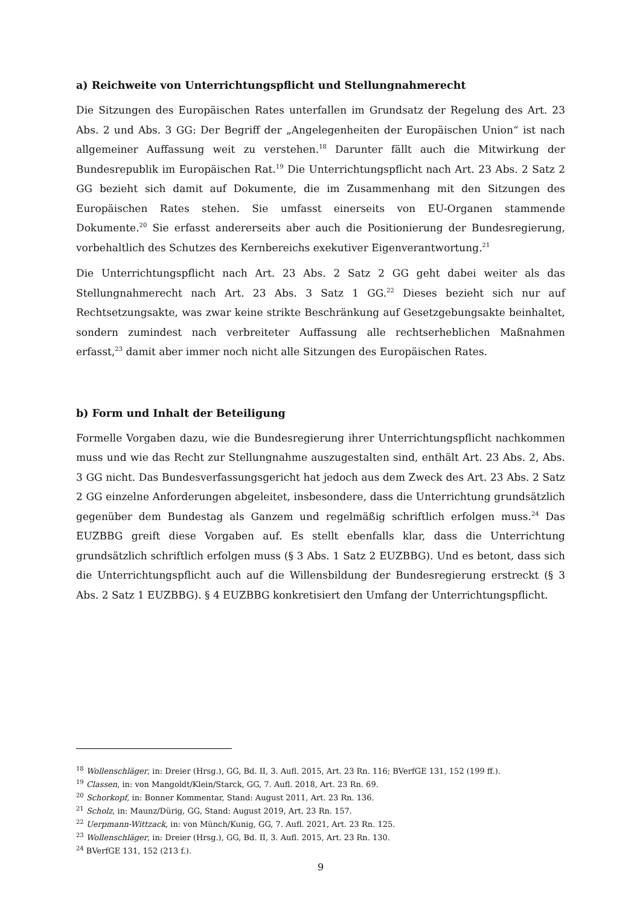a) Reichweite von Unterrichtungspflicht und Stellungnahmerecht
Die Sitzungen des Europäischen Rates unterfallen im Grundsatz der Regelung des Art. 23 Abs. 2 und Abs. 3 GG: Der Begriff der „Angelegenheiten der Europäischen Union“ ist nach allgemeiner Auffassung weit zu verstehen.<sup>18</sup> Darunter fällt auch die Mitwirkung der Bundesrepublik im Europäischen Rat.<sup>19</sup> Die Unterrichtungspflicht nach Art. 23 Abs. 2 Satz 2 GG bezieht sich damit auf Dokumente, die im Zusammenhang mit den Sitzungen des Europäischen Rates stehen. Sie umfasst einerseits von EU-Organen stammende Dokumente.<sup>20</sup> Sie erfasst andererseits aber auch die Positionierung der Bundesregierung, vorbehaltlich des Schutzes des Kernbereichs exekutiver Eigenverantwortung.<sup>21</sup>
Die Unterrichtungspflicht nach Art. 23 Abs. 2 Satz 2 GG geht dabei weiter als das Stellungnahmerecht nach Art. 23 Abs. 3 Satz 1 GG.<sup>22</sup> Dieses bezieht sich nur auf Rechtsetzungsakte, was zwar keine strikte Beschränkung auf Gesetzgebungsakte beinhaltet, sondern zumindest nach verbreiteter Auffassung alle rechtserheblichen Maßnahmen erfasst,<sup>23</sup> damit aber immer noch nicht alle Sitzungen des Europäischen Rates.
b) Form und Inhalt der Beteiligung
Formelle Vorgaben dazu, wie die Bundesregierung ihrer Unterrichtungspflicht nachkommen muss und wie das Recht zur Stellungnahme auszugestalten sind, enthält Art. 23 Abs. 2, Abs. 3 GG nicht. Das Bundesverfassungsgericht hat jedoch aus dem Zweck des Art. 23 Abs. 2 Satz 2 GG einzelne Anforderungen abgeleitet, insbesondere, dass die Unterrichtung grundsätzlich gegenüber dem Bundestag als Ganzem und regelmäßig schriftlich erfolgen muss.<sup>24</sup> Das EUZBBG greift diese Vorgaben auf. Es stellt ebenfalls klar, dass die Unterrichtung grundsätzlich schriftlich erfolgen muss (§ 3 Abs. 1 Satz 2 EUZBBG). Und es betont, dass sich die Unterrichtungspflicht auch auf die Willensbildung der Bundesregierung erstreckt (§ 3 Abs. 2 Satz 1 EUZBBG). § 4 EUZBBG konkretisiert den Umfang der Unterrichtungspflicht.
<sup>18</sup> Wollenschläger, in: Dreier (Hrsg.), GG, Bd. II, 3. Aufl. 2015, Art. 23 Rn. 116; BVerfGE 131, 152 (199 ff.).
<sup>19</sup> Classen, in: von Mangoldt/Klein/Starck, GG, 7. Aufl. 2018, Art. 23 Rn. 69.
<sup>20</sup> Schorkopf, in: Bonner Kommentar, Stand: August 2011, Art. 23 Rn. 136.
<sup>21</sup> Scholz, in: Maunz/Dürig, GG, Stand: August 2019, Art. 23 Rn. 157.
<sup>22</sup> Uerpmann-Wittzack, in: von Münch/Kunig, GG, 7. Aufl. 2021, Art. 23 Rn. 125.
<sup>23</sup> Wollenschläger, in: Dreier (Hrsg.), GG, Bd. II, 3. Aufl. 2015, Art. 23 Rn. 130.
<sup>24</sup> BVerfGE 131, 152 (213 f.).
9